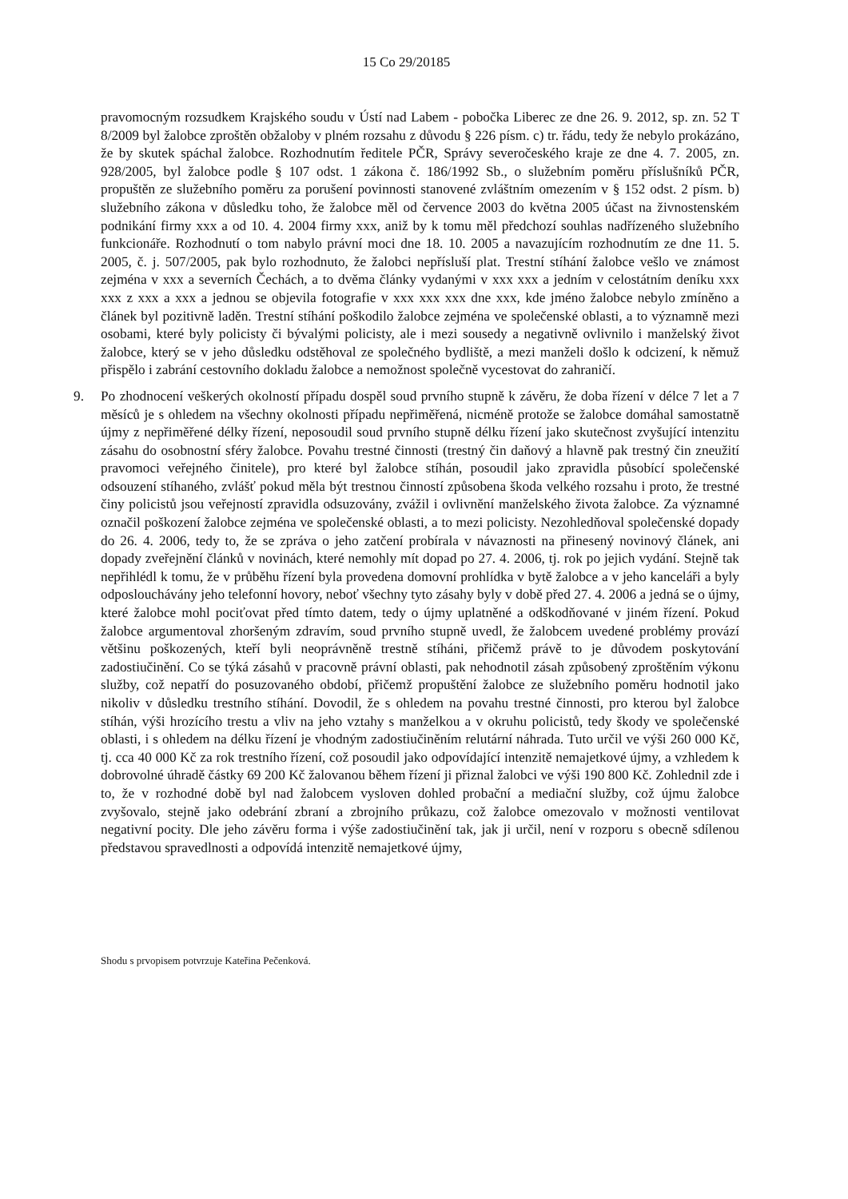15 Co 29/20185
pravomocným rozsudkem Krajského soudu v Ústí nad Labem - pobočka Liberec ze dne 26. 9. 2012, sp. zn. 52 T 8/2009 byl žalobce zproštěn obžaloby v plném rozsahu z důvodu § 226 písm. c) tr. řádu, tedy že nebylo prokázáno, že by skutek spáchal žalobce. Rozhodnutím ředitele PČR, Správy severočeského kraje ze dne 4. 7. 2005, zn. 928/2005, byl žalobce podle § 107 odst. 1 zákona č. 186/1992 Sb., o služebním poměru příslušníků PČR, propuštěn ze služebního poměru za porušení povinnosti stanovené zvláštním omezením v § 152 odst. 2 písm. b) služebního zákona v důsledku toho, že žalobce měl od července 2003 do května 2005 účast na živnostenském podnikání firmy xxx a od 10. 4. 2004 firmy xxx, aniž by k tomu měl předchozí souhlas nadřízeného služebního funkcionáře. Rozhodnutí o tom nabylo právní moci dne 18. 10. 2005 a navazujícím rozhodnutím ze dne 11. 5. 2005, č. j. 507/2005, pak bylo rozhodnuto, že žalobci nepřísluší plat. Trestní stíhání žalobce vešlo ve známost zejména v xxx a severních Čechách, a to dvěma články vydanými v xxx xxx a jedním v celostátním deníku xxx xxx z xxx a xxx a jednou se objevila fotografie v xxx xxx xxx dne xxx, kde jméno žalobce nebylo zmíněno a článek byl pozitivně laděn. Trestní stíhání poškodilo žalobce zejména ve společenské oblasti, a to významně mezi osobami, které byly policisty či bývalými policisty, ale i mezi sousedy a negativně ovlivnilo i manželský život žalobce, který se v jeho důsledku odstěhoval ze společného bydliště, a mezi manželi došlo k odcizení, k němuž přispělo i zabrání cestovního dokladu žalobce a nemožnost společně vycestovat do zahraničí.
9. Po zhodnocení veškerých okolností případu dospěl soud prvního stupně k závěru, že doba řízení v délce 7 let a 7 měsíců je s ohledem na všechny okolnosti případu nepřiměřená, nicméně protože se žalobce domáhal samostatně újmy z nepřiměřené délky řízení, neposoudil soud prvního stupně délku řízení jako skutečnost zvyšující intenzitu zásahu do osobnostní sféry žalobce. Povahu trestné činnosti (trestný čin daňový a hlavně pak trestný čin zneužití pravomoci veřejného činitele), pro které byl žalobce stíhán, posoudil jako zpravidla působící společenské odsouzení stíhaného, zvlášť pokud měla být trestnou činností způsobena škoda velkého rozsahu i proto, že trestné činy policistů jsou veřejností zpravidla odsuzovány, zvážil i ovlivnění manželského života žalobce. Za významné označil poškození žalobce zejména ve společenské oblasti, a to mezi policisty. Nezohledňoval společenské dopady do 26. 4. 2006, tedy to, že se zpráva o jeho zatčení probírala v návaznosti na přinesený novinový článek, ani dopady zveřejnění článků v novinách, které nemohly mít dopad po 27. 4. 2006, tj. rok po jejich vydání. Stejně tak nepřihlédl k tomu, že v průběhu řízení byla provedena domovní prohlídka v bytě žalobce a v jeho kanceláři a byly odposlouchávány jeho telefonní hovory, neboť všechny tyto zásahy byly v době před 27. 4. 2006 a jedná se o újmy, které žalobce mohl pociťovat před tímto datem, tedy o újmy uplatněné a odškodňované v jiném řízení. Pokud žalobce argumentoval zhoršeným zdravím, soud prvního stupně uvedl, že žalobcem uvedené problémy provází většinu poškozených, kteří byli neoprávněně trestně stíháni, přičemž právě to je důvodem poskytování zadostiučinění. Co se týká zásahů v pracovně právní oblasti, pak nehodnotil zásah způsobený zproštěním výkonu služby, což nepatří do posuzovaného období, přičemž propuštění žalobce ze služebního poměru hodnotil jako nikoliv v důsledku trestního stíhání. Dovodil, že s ohledem na povahu trestné činnosti, pro kterou byl žalobce stíhán, výši hrozícího trestu a vliv na jeho vztahy s manželkou a v okruhu policistů, tedy škody ve společenské oblasti, i s ohledem na délku řízení je vhodným zadostiučiněním relutární náhrada. Tuto určil ve výši 260 000 Kč, tj. cca 40 000 Kč za rok trestního řízení, což posoudil jako odpovídající intenzitě nemajetkové újmy, a vzhledem k dobrovolné úhradě částky 69 200 Kč žalovanou během řízení ji přiznal žalobci ve výši 190 800 Kč. Zohlednil zde i to, že v rozhodné době byl nad žalobcem vysloven dohled probační a mediační služby, což újmu žalobce zvyšovalo, stejně jako odebrání zbraní a zbrojního průkazu, což žalobce omezovalo v možnosti ventilovat negativní pocity. Dle jeho závěru forma i výše zadostiučinění tak, jak ji určil, není v rozporu s obecně sdílenou představou spravedlnosti a odpovídá intenzitě nemajetkové újmy,
Shodu s prvopisem potvrzuje Kateřina Pečenková.